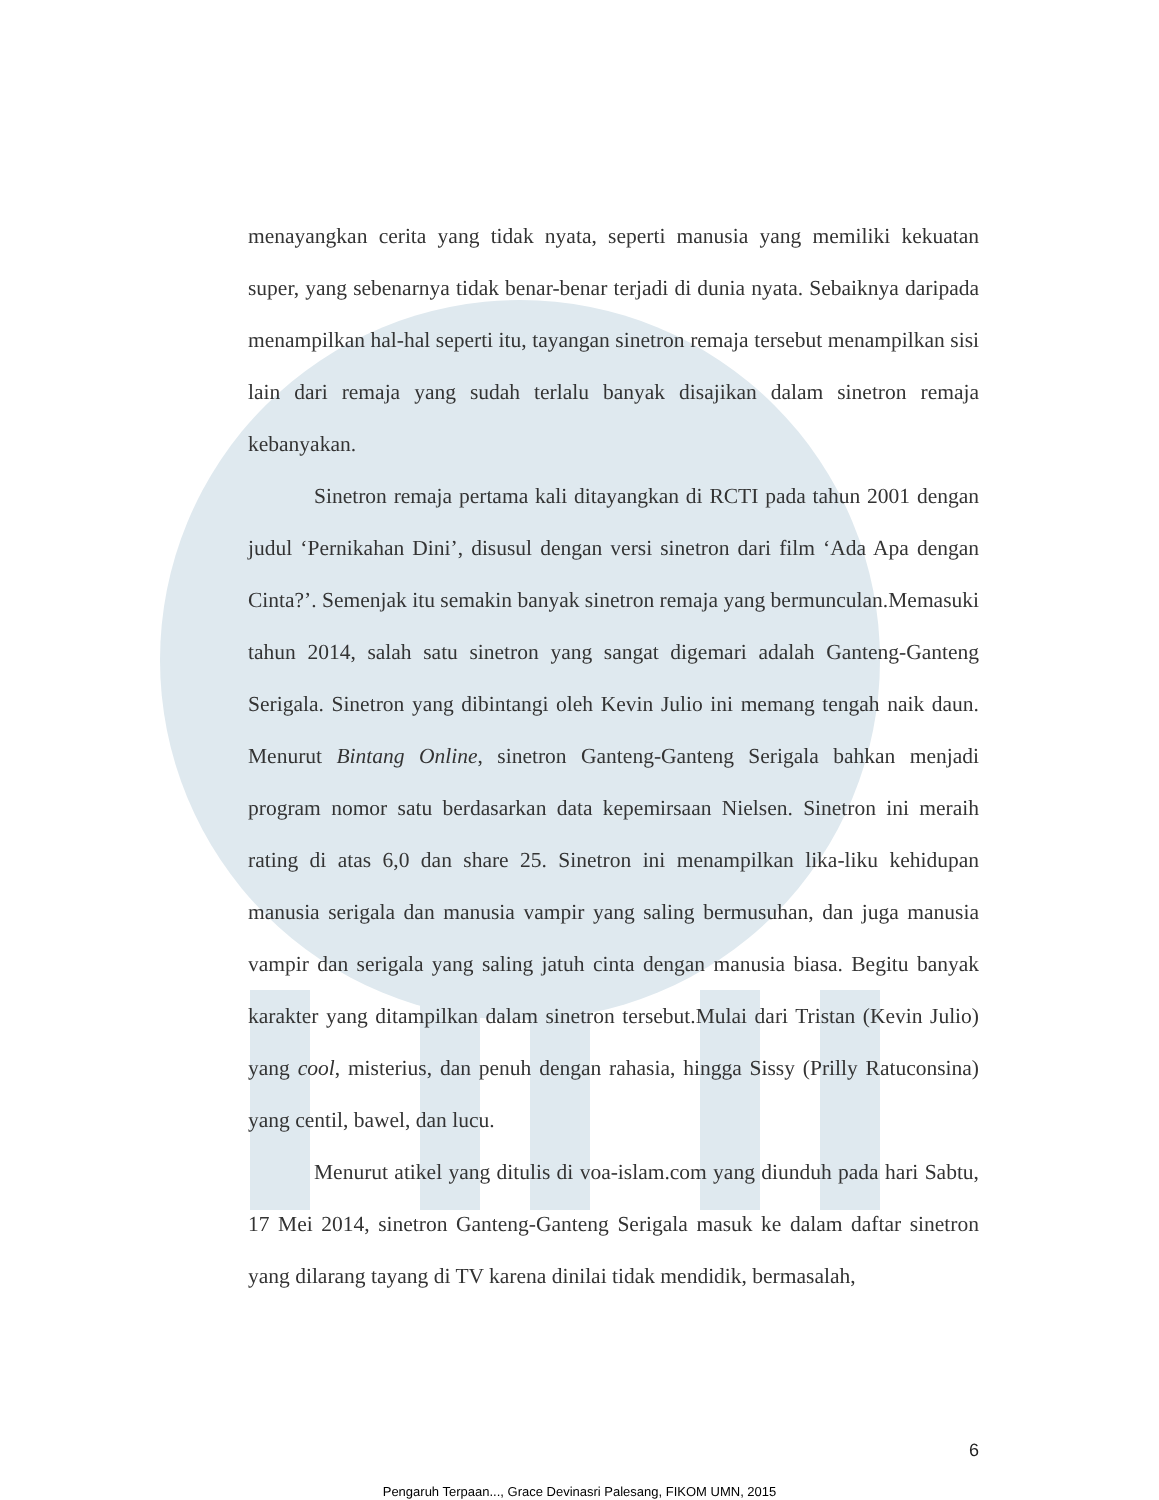menayangkan cerita yang tidak nyata, seperti manusia yang memiliki kekuatan super, yang sebenarnya tidak benar-benar terjadi di dunia nyata. Sebaiknya daripada menampilkan hal-hal seperti itu, tayangan sinetron remaja tersebut menampilkan sisi lain dari remaja yang sudah terlalu banyak disajikan dalam sinetron remaja kebanyakan.
Sinetron remaja pertama kali ditayangkan di RCTI pada tahun 2001 dengan judul ‘Pernikahan Dini’, disusul dengan versi sinetron dari film ‘Ada Apa dengan Cinta?’. Semenjak itu semakin banyak sinetron remaja yang bermunculan.Memasuki tahun 2014, salah satu sinetron yang sangat digemari adalah Ganteng-Ganteng Serigala. Sinetron yang dibintangi oleh Kevin Julio ini memang tengah naik daun. Menurut Bintang Online, sinetron Ganteng-Ganteng Serigala bahkan menjadi program nomor satu berdasarkan data kepemirsaan Nielsen. Sinetron ini meraih rating di atas 6,0 dan share 25. Sinetron ini menampilkan lika-liku kehidupan manusia serigala dan manusia vampir yang saling bermusuhan, dan juga manusia vampir dan serigala yang saling jatuh cinta dengan manusia biasa. Begitu banyak karakter yang ditampilkan dalam sinetron tersebut.Mulai dari Tristan (Kevin Julio) yang cool, misterius, dan penuh dengan rahasia, hingga Sissy (Prilly Ratuconsina) yang centil, bawel, dan lucu.
Menurut atikel yang ditulis di voa-islam.com yang diunduh pada hari Sabtu, 17 Mei 2014, sinetron Ganteng-Ganteng Serigala masuk ke dalam daftar sinetron yang dilarang tayang di TV karena dinilai tidak mendidik, bermasalah,
6
Pengaruh Terpaan..., Grace Devinasri Palesang, FIKOM UMN, 2015